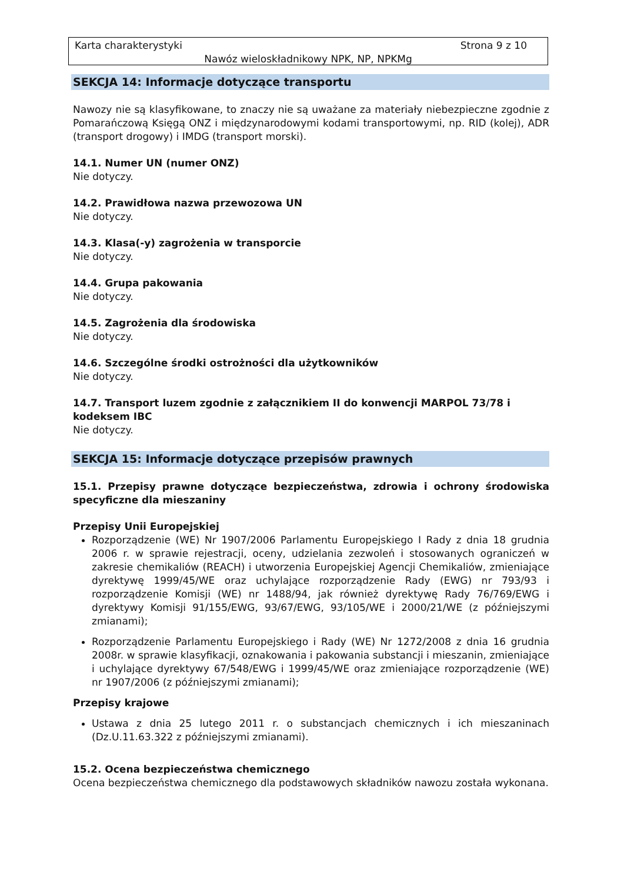Karta charakterystyki Strona 9 z 10
Nawóz wieloskładnikowy NPK, NP, NPKMg
SEKCJA 14: Informacje dotyczące transportu
Nawozy nie są klasyfikowane, to znaczy nie są uważane za materiały niebezpieczne zgodnie z Pomarańczową Księgą ONZ i międzynarodowymi kodami transportowymi, np. RID (kolej), ADR (transport drogowy) i IMDG (transport morski).
14.1. Numer UN (numer ONZ)
Nie dotyczy.
14.2. Prawidłowa nazwa przewozowa UN
Nie dotyczy.
14.3. Klasa(-y) zagrożenia w transporcie
Nie dotyczy.
14.4. Grupa pakowania
Nie dotyczy.
14.5. Zagrożenia dla środowiska
Nie dotyczy.
14.6. Szczególne środki ostrożności dla użytkowników
Nie dotyczy.
14.7. Transport luzem zgodnie z załącznikiem II do konwencji MARPOL 73/78 i kodeksem IBC
Nie dotyczy.
SEKCJA 15: Informacje dotyczące przepisów prawnych
15.1. Przepisy prawne dotyczące bezpieczeństwa, zdrowia i ochrony środowiska specyficzne dla mieszaniny
Przepisy Unii Europejskiej
Rozporządzenie (WE) Nr 1907/2006 Parlamentu Europejskiego I Rady z dnia 18 grudnia 2006 r. w sprawie rejestracji, oceny, udzielania zezwoleń i stosowanych ograniczeń w zakresie chemikaliów (REACH) i utworzenia Europejskiej Agencji Chemikaliów, zmieniające dyrektywę 1999/45/WE oraz uchylające rozporządzenie Rady (EWG) nr 793/93 i rozporządzenie Komisji (WE) nr 1488/94, jak również dyrektywę Rady 76/769/EWG i dyrektywy Komisji 91/155/EWG, 93/67/EWG, 93/105/WE i 2000/21/WE (z późniejszymi zmianami);
Rozporządzenie Parlamentu Europejskiego i Rady (WE) Nr 1272/2008 z dnia 16 grudnia 2008r. w sprawie klasyfikacji, oznakowania i pakowania substancji i mieszanin, zmieniające i uchylające dyrektywy 67/548/EWG i 1999/45/WE oraz zmieniające rozporządzenie (WE) nr 1907/2006 (z późniejszymi zmianami);
Przepisy krajowe
Ustawa z dnia 25 lutego 2011 r. o substancjach chemicznych i ich mieszaninach (Dz.U.11.63.322 z późniejszymi zmianami).
15.2. Ocena bezpieczeństwa chemicznego
Ocena bezpieczeństwa chemicznego dla podstawowych składników nawozu została wykonana.